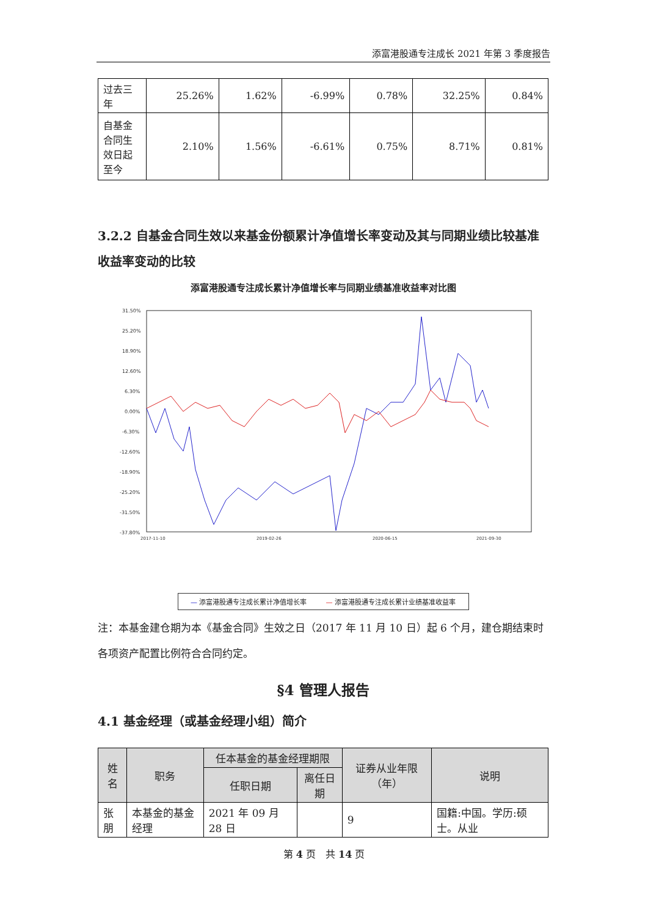添富港股通专注成长 2021 年第 3 季度报告
| 过去三年 | 25.26% | 1.62% | -6.99% | 0.78% | 32.25% | 0.84% |
| 自基金合同生效日起至今 | 2.10% | 1.56% | -6.61% | 0.75% | 8.71% | 0.81% |
3.2.2 自基金合同生效以来基金份额累计净值增长率变动及其与同期业绩比较基准收益率变动的比较
添富港股通专注成长累计净值增长率与同期业绩基准收益率对比图
31.50%
25.20%
18.90%
12.60%
6.30%
0.00%
-6.30%
-12.60%
-18.90%
-25.20%
-31.50%
-37.80%
2017-11-10
2019-02-26
2020-06-15
2021-09-30
— 添富港股通专注成长累计净值增长率 — 添富港股通专注成长累计业绩基准收益率
注：本基金建仓期为本《基金合同》生效之日（2017 年 11 月 10 日）起 6 个月，建仓期结束时各项资产配置比例符合合同约定。
§4 管理人报告
4.1 基金经理（或基金经理小组）简介
| 姓名 | 职务 | 任本基金的基金经理期限 | | 证券从业年限（年） | 说明 |
| --- | --- | --- | --- | --- | --- |
| | | 任职日期 | 离任日期 | | |
| 张朋 | 本基金的基金经理 | 2021 年 09 月 28 日 | | 9 | 国籍:中国。学历:硕士。从业 |
第 4 页　共 14 页